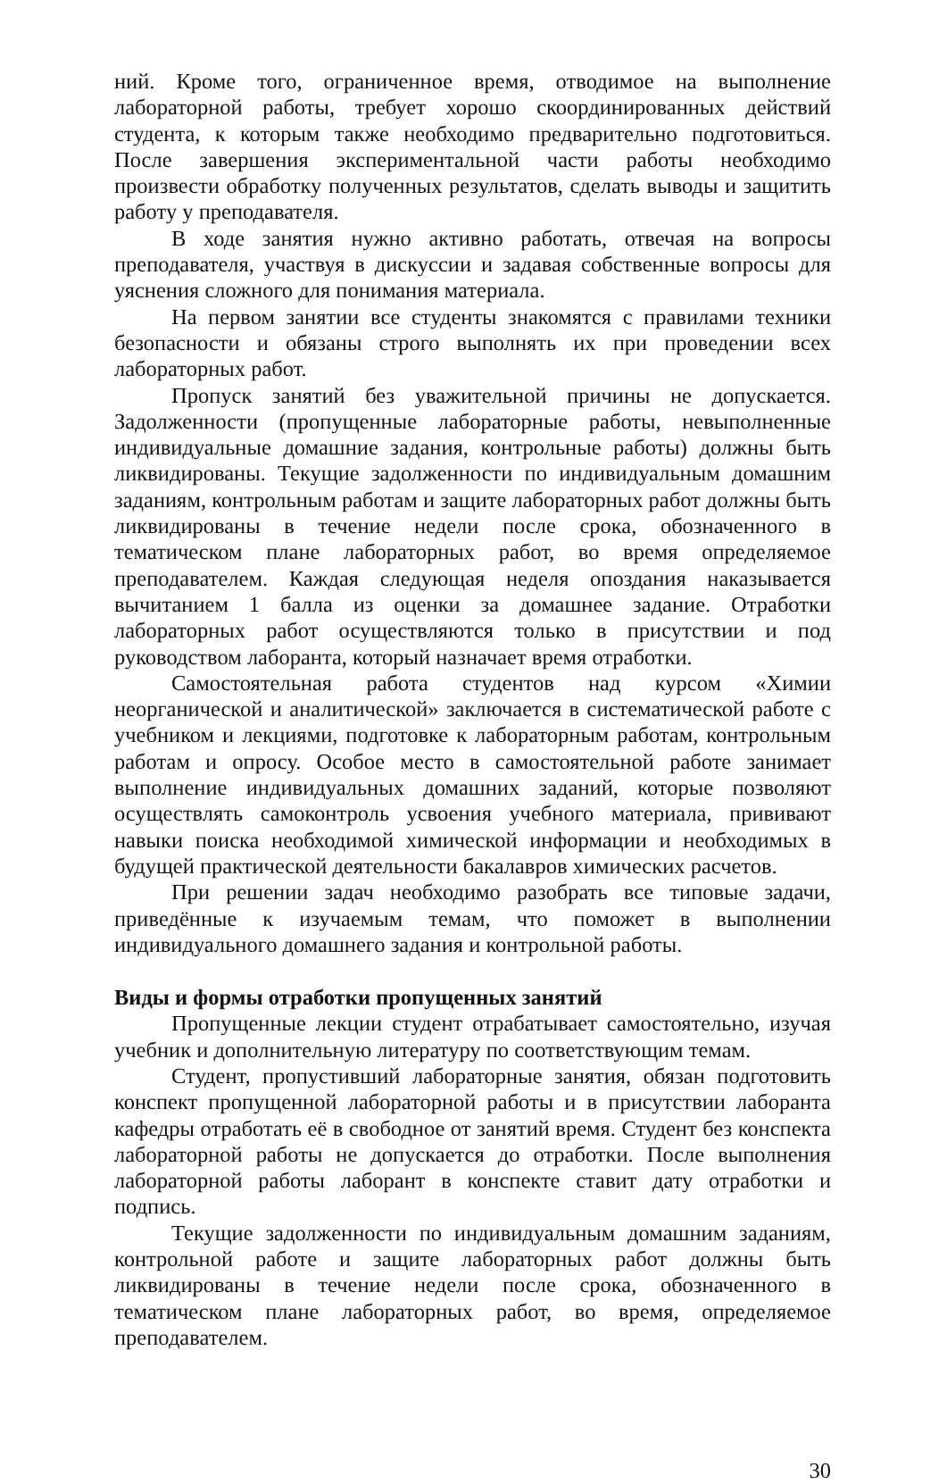ний. Кроме того, ограниченное время, отводимое на выполнение лабораторной работы, требует хорошо скоординированных действий студента, к которым также необходимо предварительно подготовиться. После завершения экспериментальной части работы необходимо произвести обработку полученных результатов, сделать выводы и защитить работу у преподавателя.
В ходе занятия нужно активно работать, отвечая на вопросы преподавателя, участвуя в дискуссии и задавая собственные вопросы для уяснения сложного для понимания материала.
На первом занятии все студенты знакомятся с правилами техники безопасности и обязаны строго выполнять их при проведении всех лабораторных работ.
Пропуск занятий без уважительной причины не допускается. Задолженности (пропущенные лабораторные работы, невыполненные индивидуальные домашние задания, контрольные работы) должны быть ликвидированы. Текущие задолженности по индивидуальным домашним заданиям, контрольным работам и защите лабораторных работ должны быть ликвидированы в течение недели после срока, обозначенного в тематическом плане лабораторных работ, во время определяемое преподавателем. Каждая следующая неделя опоздания наказывается вычитанием 1 балла из оценки за домашнее задание. Отработки лабораторных работ осуществляются только в присутствии и под руководством лаборанта, который назначает время отработки.
Самостоятельная работа студентов над курсом «Химии неорганической и аналитической» заключается в систематической работе с учебником и лекциями, подготовке к лабораторным работам, контрольным работам и опросу. Особое место в самостоятельной работе занимает выполнение индивидуальных домашних заданий, которые позволяют осуществлять самоконтроль усвоения учебного материала, прививают навыки поиска необходимой химической информации и необходимых в будущей практической деятельности бакалавров химических расчетов.
При решении задач необходимо разобрать все типовые задачи, приведённые к изучаемым темам, что поможет в выполнении индивидуального домашнего задания и контрольной работы.
Виды и формы отработки пропущенных занятий
Пропущенные лекции студент отрабатывает самостоятельно, изучая учебник и дополнительную литературу по соответствующим темам.
Студент, пропустивший лабораторные занятия, обязан подготовить конспект пропущенной лабораторной работы и в присутствии лаборанта кафедры отработать её в свободное от занятий время. Студент без конспекта лабораторной работы не допускается до отработки. После выполнения лабораторной работы лаборант в конспекте ставит дату отработки и подпись.
Текущие задолженности по индивидуальным домашним заданиям, контрольной работе и защите лабораторных работ должны быть ликвидированы в течение недели после срока, обозначенного в тематическом плане лабораторных работ, во время, определяемое преподавателем.
30